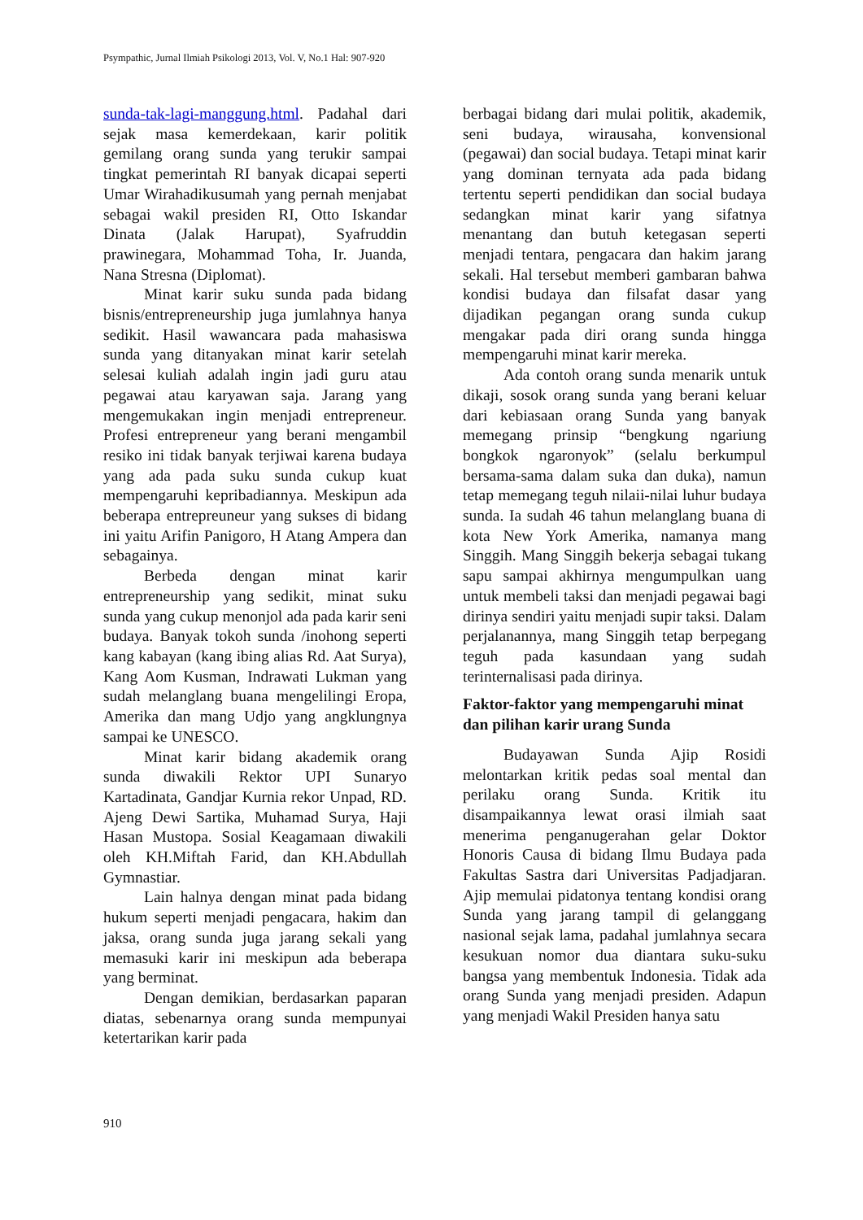Psympathic, Jurnal Ilmiah Psikologi 2013, Vol. V, No.1 Hal: 907-920
sunda-tak-lagi-manggung.html. Padahal dari sejak masa kemerdekaan, karir politik gemilang orang sunda yang terukir sampai tingkat pemerintah RI banyak dicapai seperti Umar Wirahadikusumah yang pernah menjabat sebagai wakil presiden RI, Otto Iskandar Dinata (Jalak Harupat), Syafruddin prawinegara, Mohammad Toha, Ir. Juanda, Nana Stresna (Diplomat).
Minat karir suku sunda pada bidang bisnis/entrepreneurship juga jumlahnya hanya sedikit. Hasil wawancara pada mahasiswa sunda yang ditanyakan minat karir setelah selesai kuliah adalah ingin jadi guru atau pegawai atau karyawan saja. Jarang yang mengemukakan ingin menjadi entrepreneur. Profesi entrepreneur yang berani mengambil resiko ini tidak banyak terjiwai karena budaya yang ada pada suku sunda cukup kuat mempengaruhi kepribadiannya. Meskipun ada beberapa entrepreuneur yang sukses di bidang ini yaitu Arifin Panigoro, H Atang Ampera dan sebagainya.
Berbeda dengan minat karir entrepreneurship yang sedikit, minat suku sunda yang cukup menonjol ada pada karir seni budaya. Banyak tokoh sunda /inohong seperti kang kabayan (kang ibing alias Rd. Aat Surya), Kang Aom Kusman, Indrawati Lukman yang sudah melanglang buana mengelilingi Eropa, Amerika dan mang Udjo yang angklungnya sampai ke UNESCO.
Minat karir bidang akademik orang sunda diwakili Rektor UPI Sunaryo Kartadinata, Gandjar Kurnia rekor Unpad, RD. Ajeng Dewi Sartika, Muhamad Surya, Haji Hasan Mustopa. Sosial Keagamaan diwakili oleh KH.Miftah Farid, dan KH.Abdullah Gymnastiar.
Lain halnya dengan minat pada bidang hukum seperti menjadi pengacara, hakim dan jaksa, orang sunda juga jarang sekali yang memasuki karir ini meskipun ada beberapa yang berminat.
Dengan demikian, berdasarkan paparan diatas, sebenarnya orang sunda mempunyai ketertarikan karir pada
berbagai bidang dari mulai politik, akademik, seni budaya, wirausaha, konvensional (pegawai) dan social budaya. Tetapi minat karir yang dominan ternyata ada pada bidang tertentu seperti pendidikan dan social budaya sedangkan minat karir yang sifatnya menantang dan butuh ketegasan seperti menjadi tentara, pengacara dan hakim jarang sekali. Hal tersebut memberi gambaran bahwa kondisi budaya dan filsafat dasar yang dijadikan pegangan orang sunda cukup mengakar pada diri orang sunda hingga mempengaruhi minat karir mereka.
Ada contoh orang sunda menarik untuk dikaji, sosok orang sunda yang berani keluar dari kebiasaan orang Sunda yang banyak memegang prinsip “bengkung ngariung bongkok ngaronyok” (selalu berkumpul bersama-sama dalam suka dan duka), namun tetap memegang teguh nilaii-nilai luhur budaya sunda. Ia sudah 46 tahun melanglang buana di kota New York Amerika, namanya mang Singgih. Mang Singgih bekerja sebagai tukang sapu sampai akhirnya mengumpulkan uang untuk membeli taksi dan menjadi pegawai bagi dirinya sendiri yaitu menjadi supir taksi. Dalam perjalanannya, mang Singgih tetap berpegang teguh pada kasundaan yang sudah terinternalisasi pada dirinya.
Faktor-faktor yang mempengaruhi minat dan pilihan karir urang Sunda
Budayawan Sunda Ajip Rosidi melontarkan kritik pedas soal mental dan perilaku orang Sunda. Kritik itu disampaikannya lewat orasi ilmiah saat menerima penganugerahan gelar Doktor Honoris Causa di bidang Ilmu Budaya pada Fakultas Sastra dari Universitas Padjadjaran. Ajip memulai pidatonya tentang kondisi orang Sunda yang jarang tampil di gelanggang nasional sejak lama, padahal jumlahnya secara kesukuan nomor dua diantara suku-suku bangsa yang membentuk Indonesia. Tidak ada orang Sunda yang menjadi presiden. Adapun yang menjadi Wakil Presiden hanya satu
910